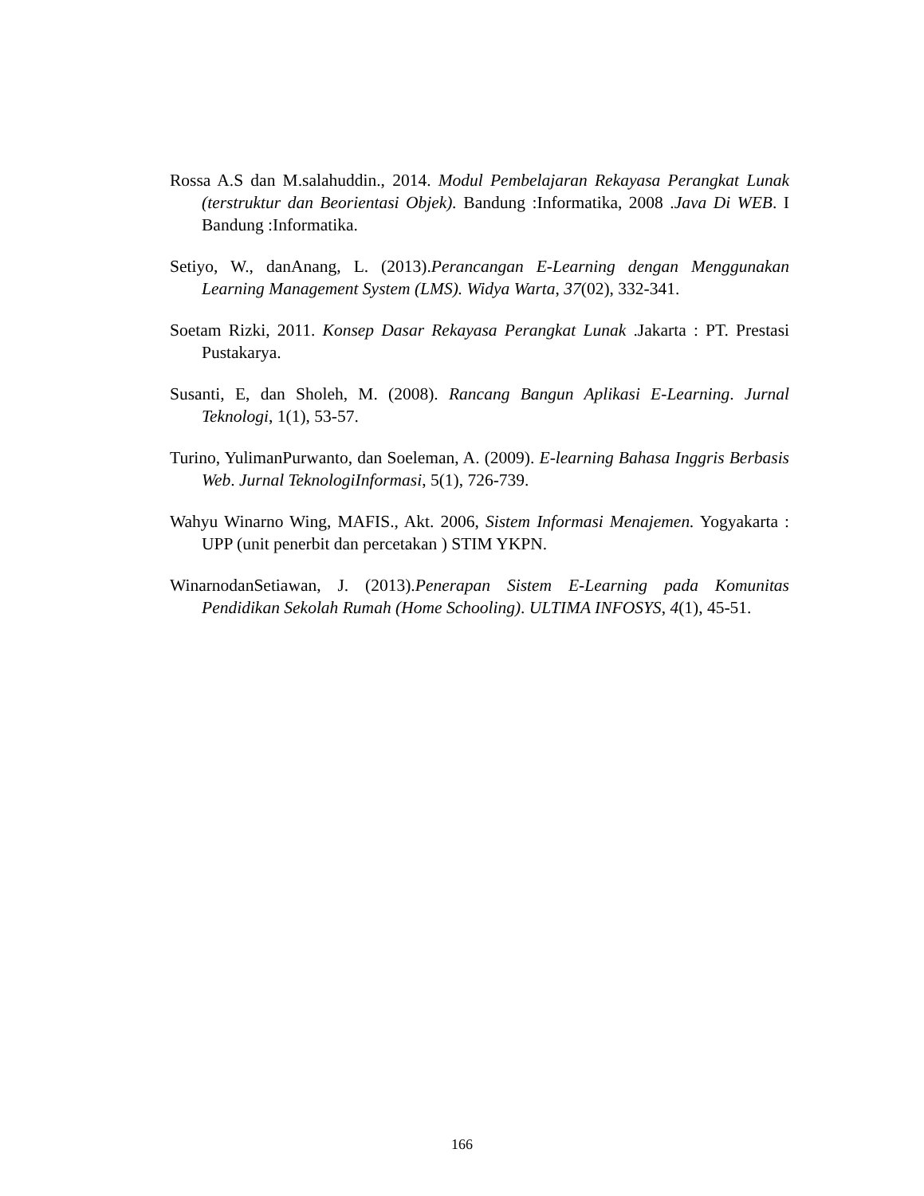Rossa A.S dan M.salahuddin., 2014. Modul Pembelajaran Rekayasa Perangkat Lunak (terstruktur dan Beorientasi Objek). Bandung :Informatika, 2008 .Java Di WEB. I Bandung :Informatika.
Setiyo, W., danAnang, L. (2013).Perancangan E-Learning dengan Menggunakan Learning Management System (LMS). Widya Warta, 37(02), 332-341.
Soetam Rizki, 2011. Konsep Dasar Rekayasa Perangkat Lunak .Jakarta : PT. Prestasi Pustakarya.
Susanti, E, dan Sholeh, M. (2008). Rancang Bangun Aplikasi E-Learning. Jurnal Teknologi, 1(1), 53-57.
Turino, YulimanPurwanto, dan Soeleman, A. (2009). E-learning Bahasa Inggris Berbasis Web. Jurnal TeknologiInformasi, 5(1), 726-739.
Wahyu Winarno Wing, MAFIS., Akt. 2006, Sistem Informasi Menajemen. Yogyakarta : UPP (unit penerbit dan percetakan ) STIM YKPN.
WinarnodanSetiawan, J. (2013).Penerapan Sistem E-Learning pada Komunitas Pendidikan Sekolah Rumah (Home Schooling). ULTIMA INFOSYS, 4(1), 45-51.
166